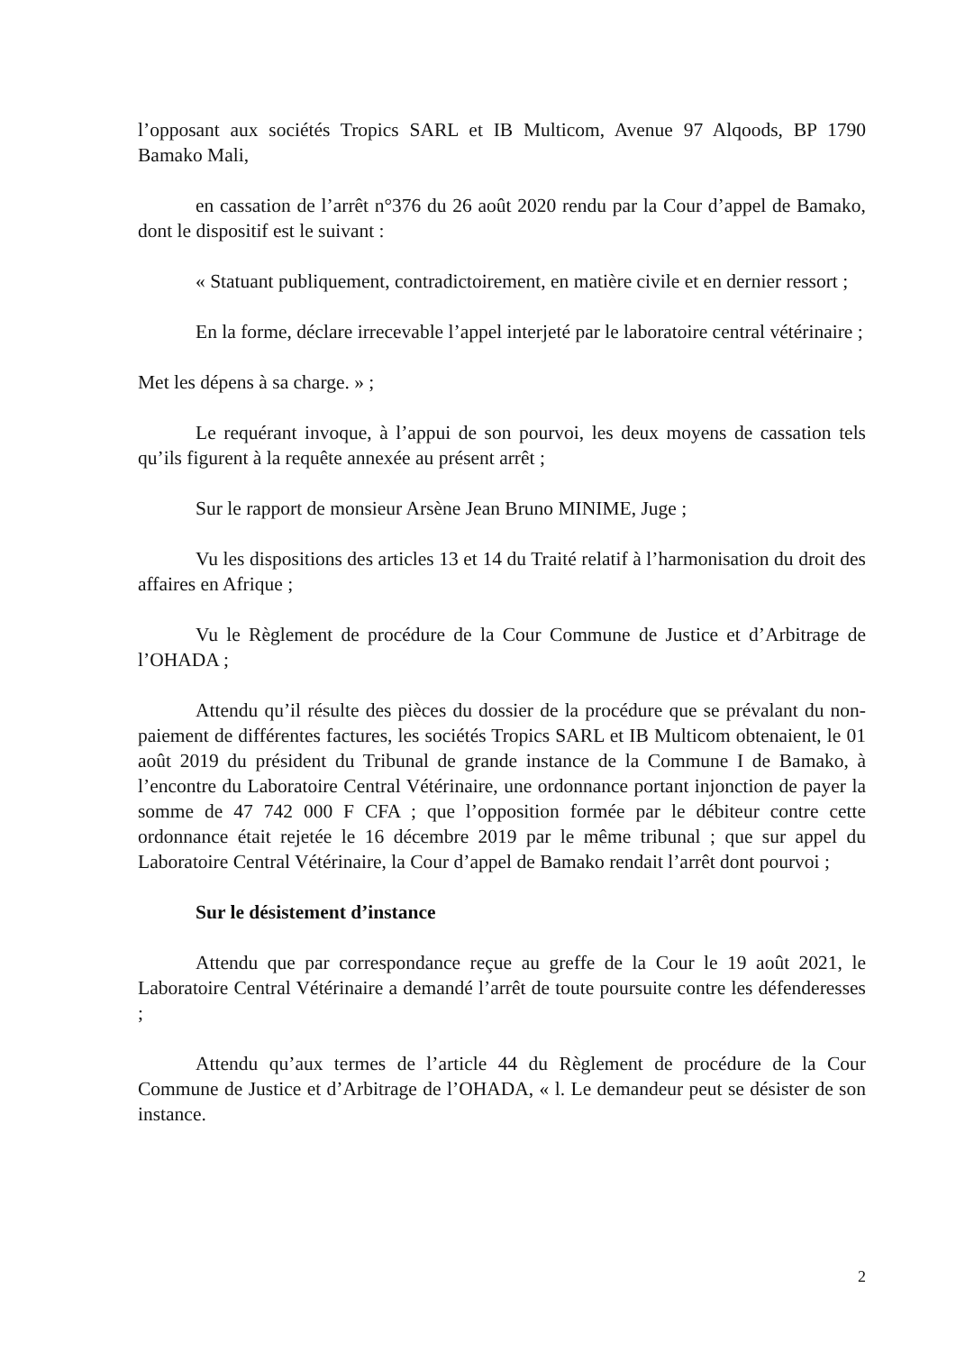l’opposant aux sociétés Tropics SARL et IB Multicom, Avenue 97 Alqoods, BP 1790 Bamako Mali,
en cassation de l’arrêt n°376 du 26 août 2020 rendu par la Cour d’appel de Bamako, dont le dispositif est le suivant :
« Statuant publiquement, contradictoirement, en matière civile et en dernier ressort ;
En la forme, déclare irrecevable l’appel interjeté par le laboratoire central vétérinaire ;
Met les dépens à sa charge. » ;
Le requérant invoque, à l’appui de son pourvoi, les deux moyens de cassation tels qu’ils figurent à la requête annexée au présent arrêt ;
Sur le rapport de monsieur Arsène Jean Bruno MINIME, Juge ;
Vu les dispositions des articles 13 et 14 du Traité relatif à l’harmonisation du droit des affaires en Afrique ;
Vu le Règlement de procédure de la Cour Commune de Justice et d’Arbitrage de l’OHADA ;
Attendu qu’il résulte des pièces du dossier de la procédure que se prévalant du non-paiement de différentes factures, les sociétés Tropics SARL et IB Multicom obtenaient, le 01 août 2019 du président du Tribunal de grande instance de la Commune I de Bamako, à l’encontre du Laboratoire Central Vétérinaire, une ordonnance portant injonction de payer la somme de 47 742 000 F CFA ; que l’opposition formée par le débiteur contre cette ordonnance était rejetée le 16 décembre 2019 par le même tribunal ; que sur appel du Laboratoire Central Vétérinaire, la Cour d’appel de Bamako rendait l’arrêt dont pourvoi ;
Sur le désistement d’instance
Attendu que par correspondance reçue au greffe de la Cour le 19 août 2021, le Laboratoire Central Vétérinaire a demandé l’arrêt de toute poursuite contre les défenderesses ;
Attendu qu’aux termes de l’article 44 du Règlement de procédure de la Cour Commune de Justice et d’Arbitrage de l’OHADA, « l. Le demandeur peut se désister de son instance.
2